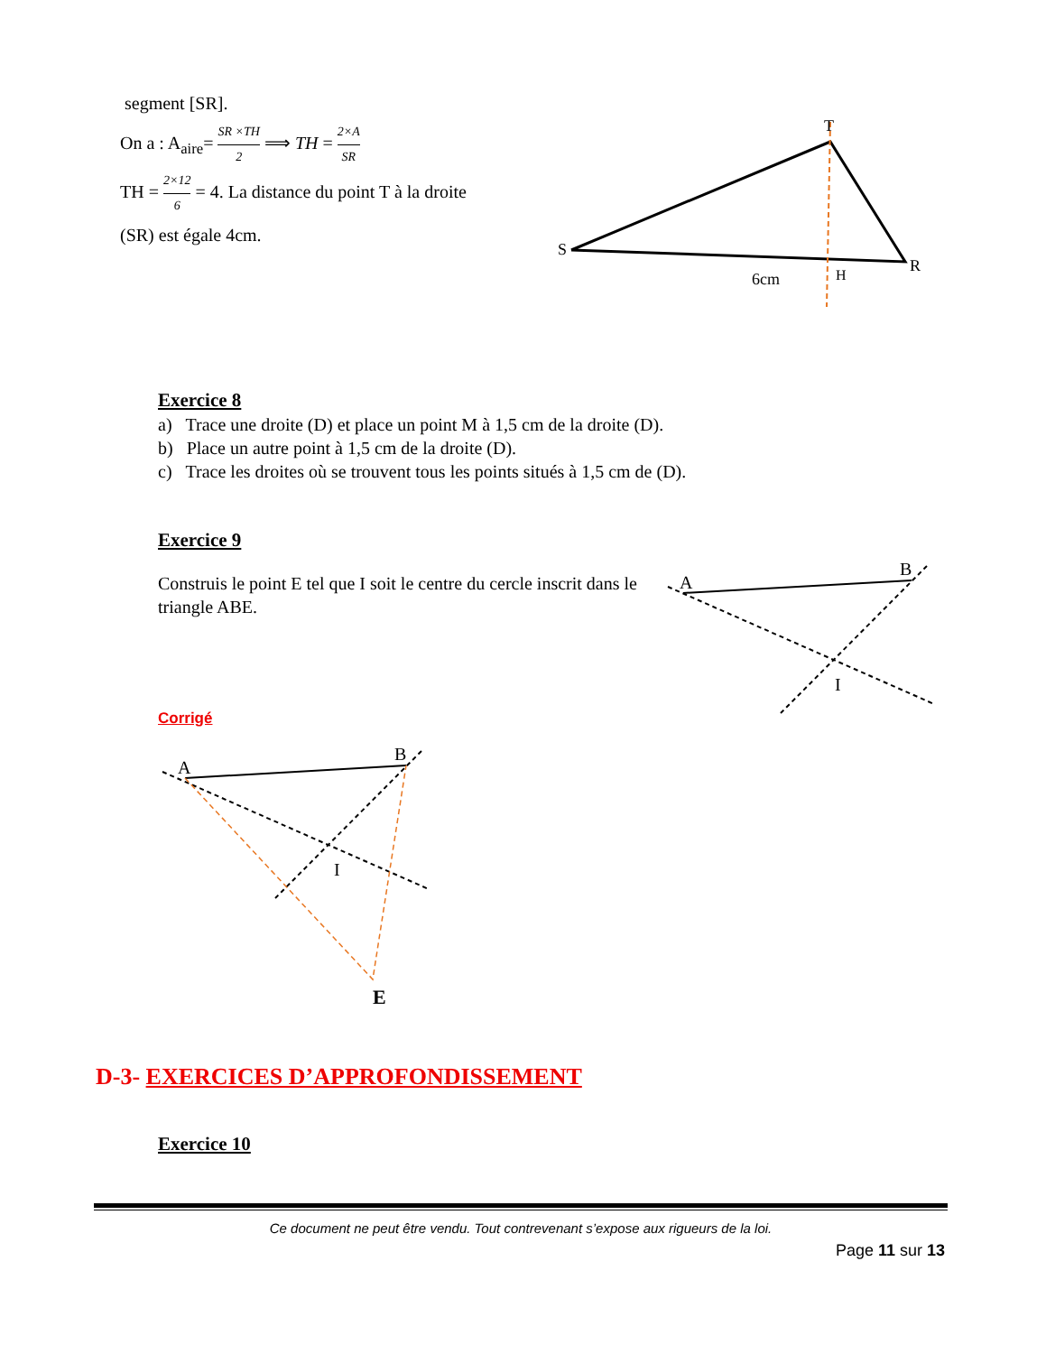segment [SR].
On a : A<sub>aire</sub>= SR ×TH 2 ⟹ TH = 2×A SR
TH = 2×12 6 = 4. La distance du point T à la droite (SR) est égale 4cm.
S
T
R
6cm
H
Exercice 8
a) Trace une droite (D) et place un point M à 1,5 cm de la droite (D).
b) Place un autre point à 1,5 cm de la droite (D).
c) Trace les droites où se trouvent tous les points situés à 1,5 cm de (D).
Exercice 9
Construis le point E tel que I soit le centre du cercle inscrit dans le triangle ABE.
Corrigé
A
B
I
A
B
I
E
D-3- EXERCICES D’APPROFONDISSEMENT
Exercice 10
Ce document ne peut être vendu. Tout contrevenant s’expose aux rigueurs de la loi.
Page 11 sur 13